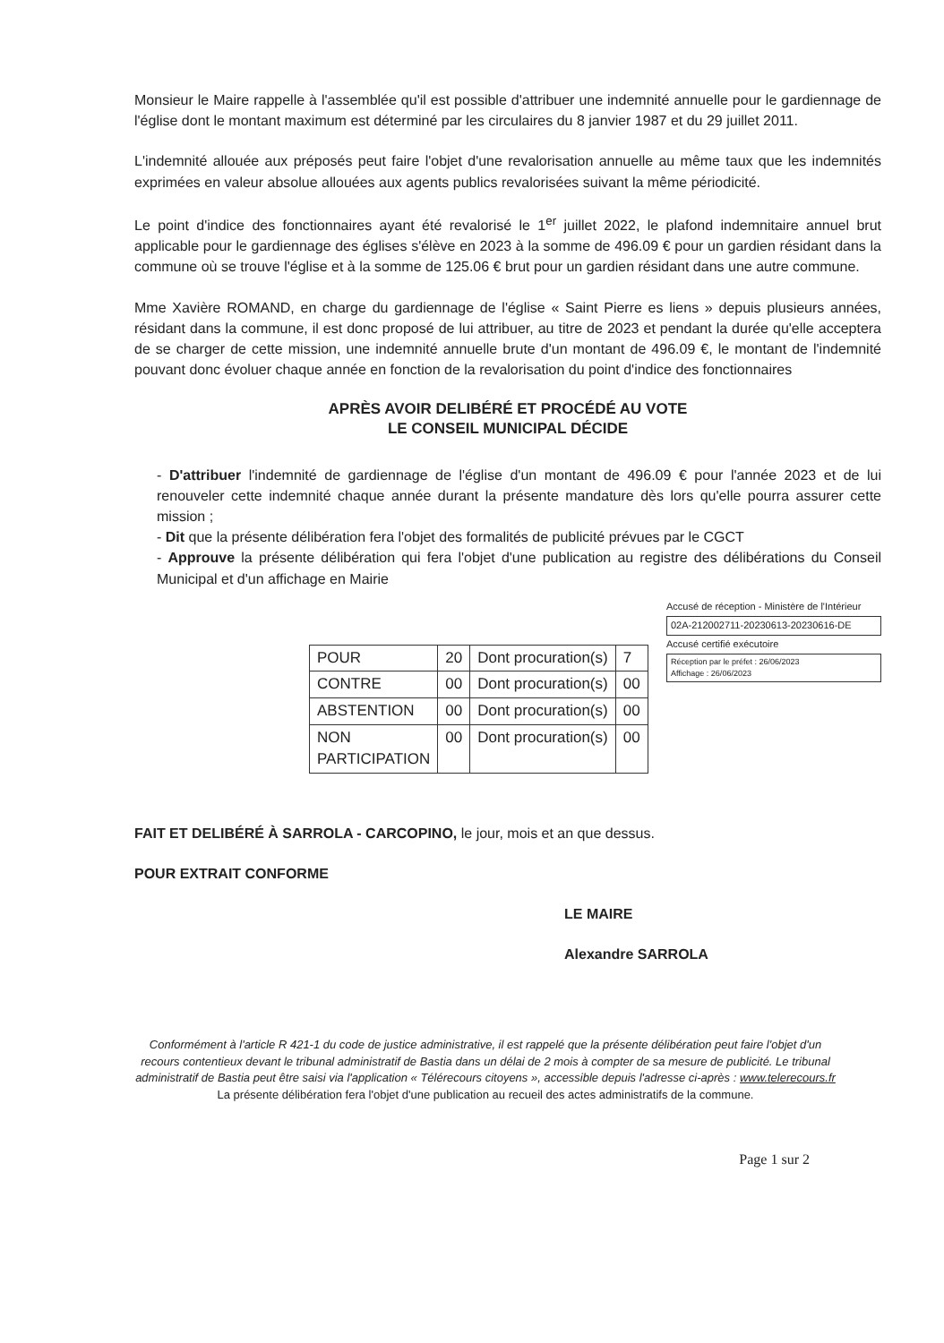Monsieur le Maire rappelle à l'assemblée qu'il est possible d'attribuer une indemnité annuelle pour le gardiennage de l'église dont le montant maximum est déterminé par les circulaires du 8 janvier 1987 et du 29 juillet 2011.
L'indemnité allouée aux préposés peut faire l'objet d'une revalorisation annuelle au même taux que les indemnités exprimées en valeur absolue allouées aux agents publics revalorisées suivant la même périodicité.
Le point d'indice des fonctionnaires ayant été revalorisé le 1<sup>er</sup> juillet 2022, le plafond indemnitaire annuel brut applicable pour le gardiennage des églises s'élève en 2023 à la somme de 496.09 € pour un gardien résidant dans la commune où se trouve l'église et à la somme de 125.06 € brut pour un gardien résidant dans une autre commune.
Mme Xavière ROMAND, en charge du gardiennage de l'église « Saint Pierre es liens » depuis plusieurs années, résidant dans la commune, il est donc proposé de lui attribuer, au titre de 2023 et pendant la durée qu'elle acceptera de se charger de cette mission, une indemnité annuelle brute d'un montant de 496.09 €, le montant de l'indemnité pouvant donc évoluer chaque année en fonction de la revalorisation du point d'indice des fonctionnaires
APRÈS AVOIR DELIBÉRÉ ET PROCÉDÉ AU VOTE
LE CONSEIL MUNICIPAL DÉCIDE
- D'attribuer l'indemnité de gardiennage de l'église d'un montant de 496.09 € pour l'année 2023 et de lui renouveler cette indemnité chaque année durant la présente mandature dès lors qu'elle pourra assurer cette mission ;
- Dit que la présente délibération fera l'objet des formalités de publicité prévues par le CGCT
- Approuve la présente délibération qui fera l'objet d'une publication au registre des délibérations du Conseil Municipal et d'un affichage en Mairie
| POUR | 20 | Dont procuration(s) | 7 |
| CONTRE | 00 | Dont procuration(s) | 00 |
| ABSTENTION | 00 | Dont procuration(s) | 00 |
| NON PARTICIPATION | 00 | Dont procuration(s) | 00 |
Accusé de réception - Ministère de l'Intérieur
02A-212002711-20230613-20230616-DE
Accusé certifié exécutoire
Réception par le préfet : 26/06/2023
Affichage : 26/06/2023
FAIT ET DELIBÉRÉ À SARROLA - CARCOPINO, le jour, mois et an que dessus.
POUR EXTRAIT CONFORME
LE MAIRE
Alexandre SARROLA
Conformément à l'article R 421-1 du code de justice administrative, il est rappelé que la présente délibération peut faire l'objet d'un recours contentieux devant le tribunal administratif de Bastia dans un délai de 2 mois à compter de sa mesure de publicité. Le tribunal administratif de Bastia peut être saisi via l'application « Télérecours citoyens », accessible depuis l'adresse ci-après : www.telerecours.fr
La présente délibération fera l'objet d'une publication au recueil des actes administratifs de la commune.
Page 1 sur 2